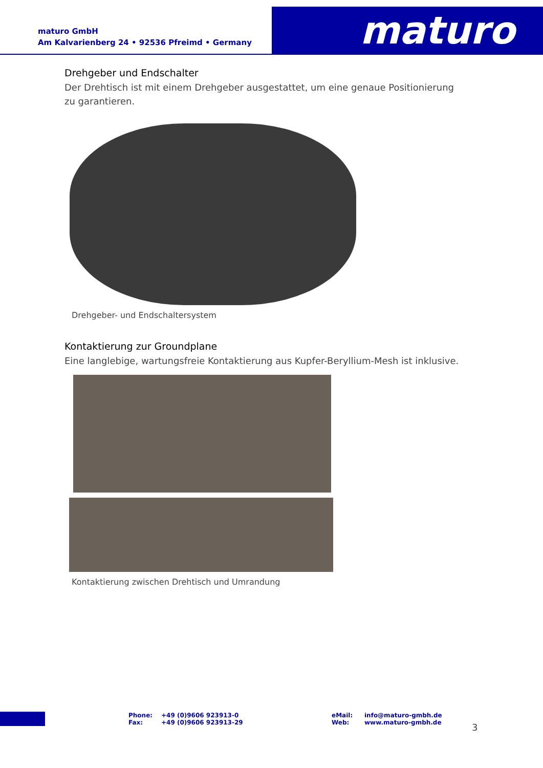maturo GmbH
Am Kalvarienberg 24 • 92536 Pfreimd • Germany
maturo
Drehgeber und Endschalter
Der Drehtisch ist mit einem Drehgeber ausgestattet, um eine genaue Positionierung zu garantieren.
Drehgeber- und Endschaltersystem
Kontaktierung zur Groundplane
Eine langlebige, wartungsfreie Kontaktierung aus Kupfer-Beryllium-Mesh ist inklusive.
Kontaktierung zwischen Drehtisch und Umrandung
Phone:
Fax:
+49 (0)9606 923913-0
+49 (0)9606 923913-29
eMail:
Web:
info@maturo-gmbh.de
www.maturo-gmbh.de
3